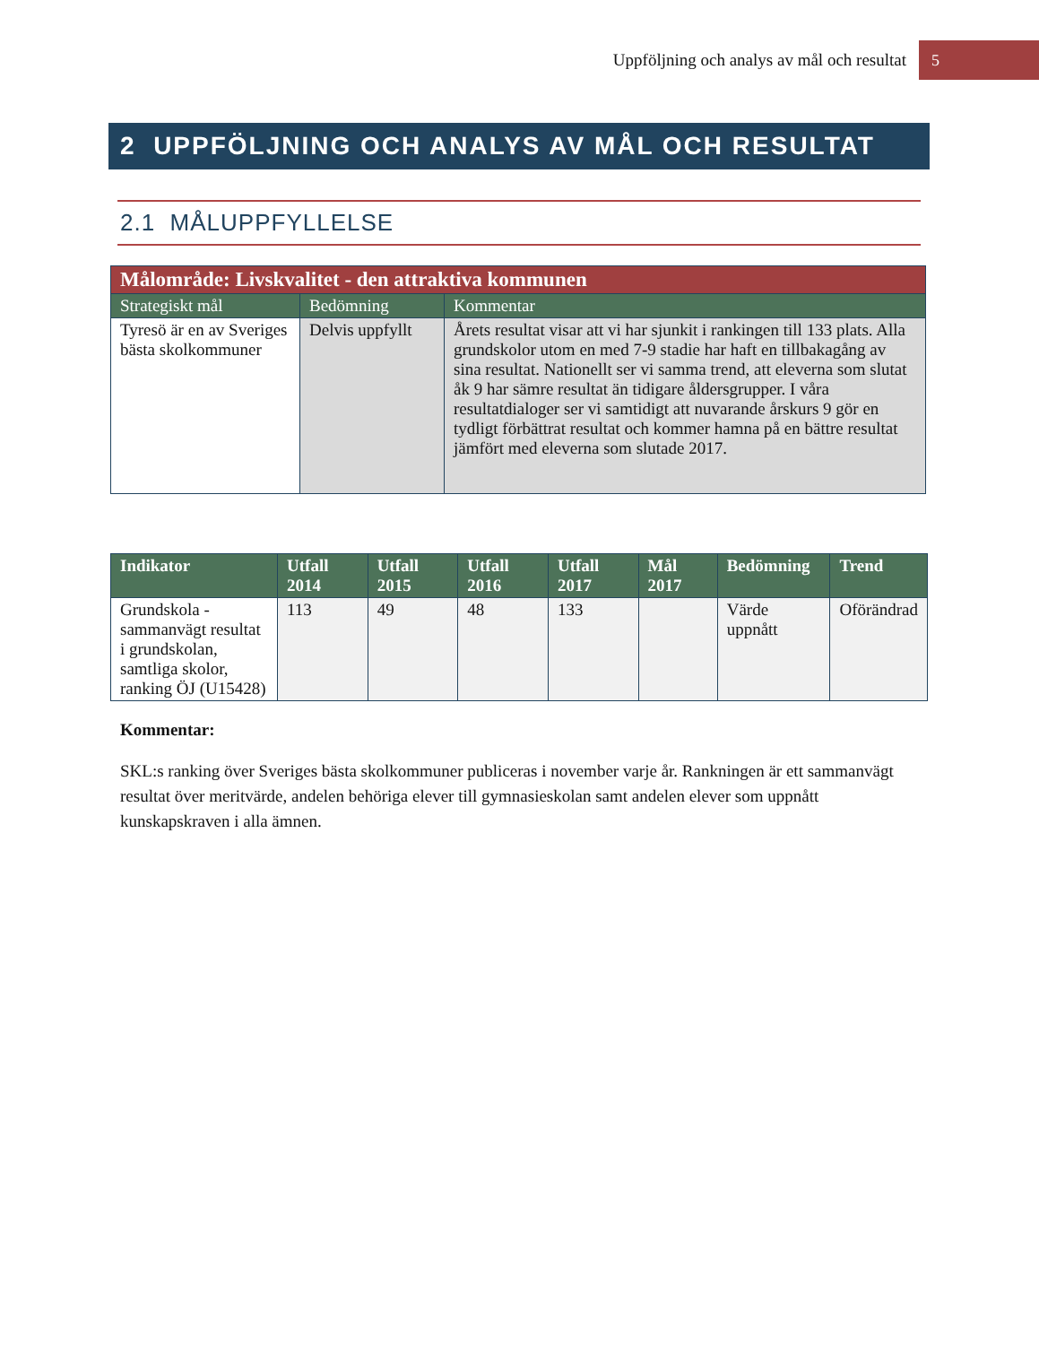Uppföljning och analys av mål och resultat 5
2 UPPFÖLJNING OCH ANALYS AV MÅL OCH RESULTAT
2.1 MÅLUPPFYLLELSE
| Målområde: Livskvalitet - den attraktiva kommunen | | |
| Strategiskt mål | Bedömning | Kommentar |
| Tyresö är en av Sveriges bästa skolkommuner | Delvis uppfyllt | Årets resultat visar att vi har sjunkit i rankingen till 133 plats. Alla grundskolor utom en med 7-9 stadie har haft en tillbakagång av sina resultat. Nationellt ser vi samma trend, att eleverna som slutat åk 9 har sämre resultat än tidigare åldersgrupper. I våra resultatdialoger ser vi samtidigt att nuvarande årskurs 9 gör en tydligt förbättrat resultat och kommer hamna på en bättre resultat jämfört med eleverna som slutade 2017. |
| Indikator | Utfall 2014 | Utfall 2015 | Utfall 2016 | Utfall 2017 | Mål 2017 | Bedömning | Trend |
| --- | --- | --- | --- | --- | --- | --- | --- |
| Grundskola - sammanvägt resultat i grundskolan, samtliga skolor, ranking ÖJ (U15428) | 113 | 49 | 48 | 133 | | Värde uppnått | Oförändrad |
Kommentar:
SKL:s ranking över Sveriges bästa skolkommuner publiceras i november varje år. Rankningen är ett sammanvägt resultat över meritvärde, andelen behöriga elever till gymnasieskolan samt andelen elever som uppnått kunskapskraven i alla ämnen.